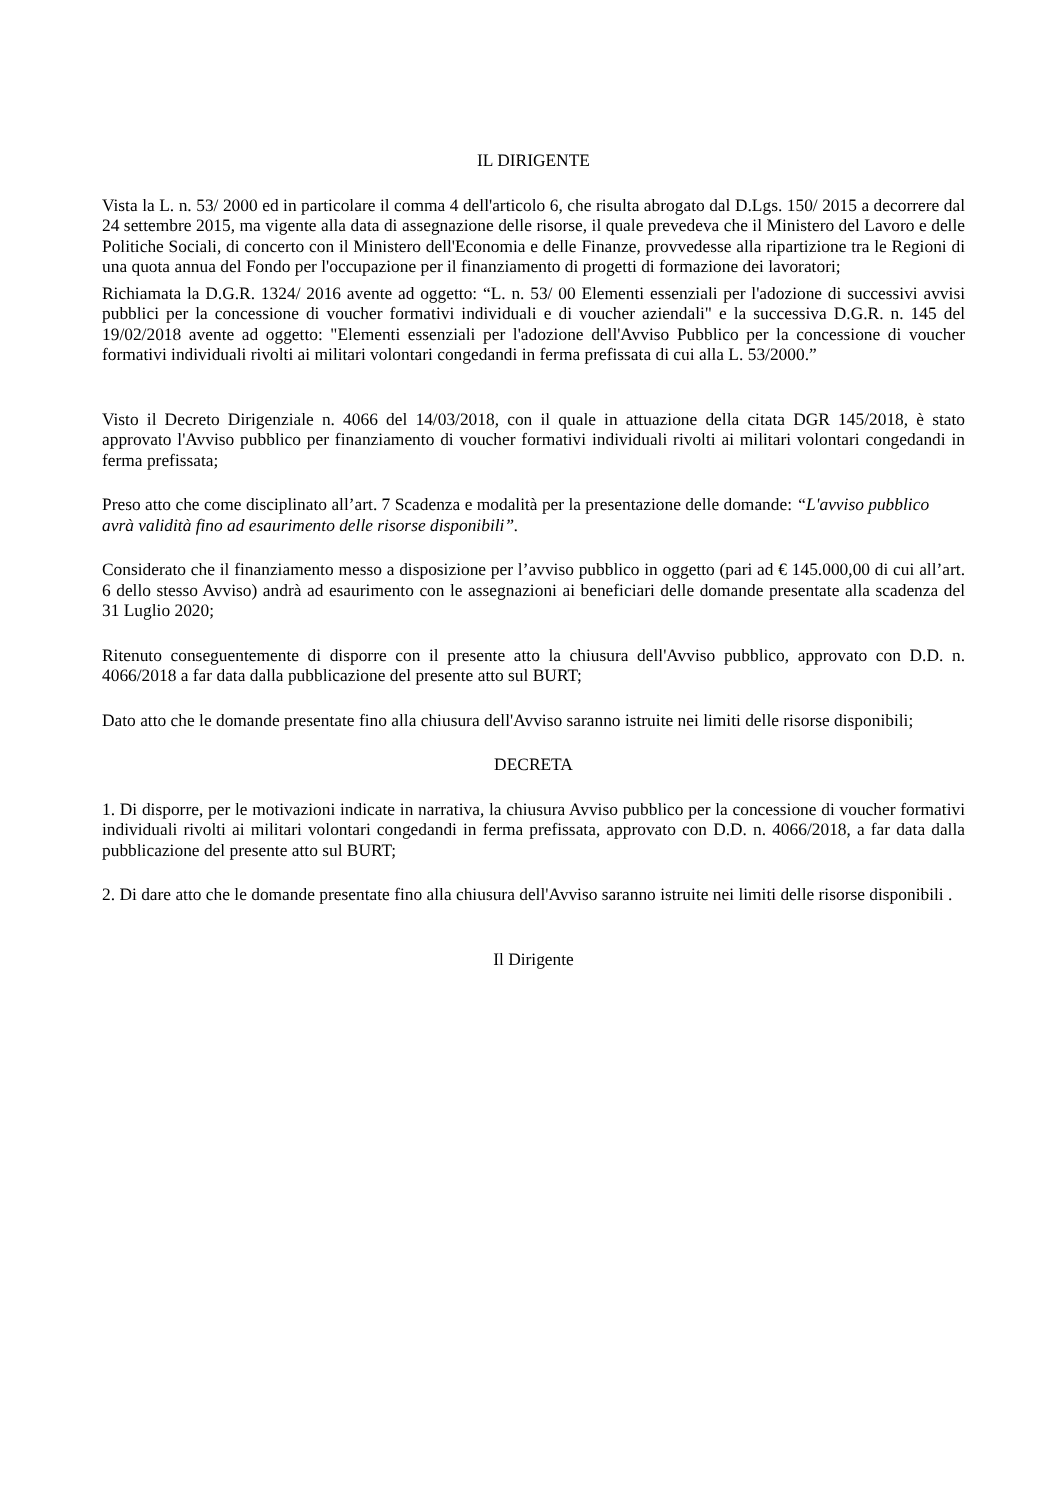IL DIRIGENTE
Vista la L. n. 53/ 2000 ed in particolare il comma 4 dell'articolo 6, che risulta abrogato dal D.Lgs. 150/ 2015 a decorrere dal 24 settembre 2015, ma vigente alla data di assegnazione delle risorse, il quale prevedeva che il Ministero del Lavoro e delle Politiche Sociali, di concerto con il Ministero dell'Economia e delle Finanze, provvedesse alla ripartizione tra le Regioni di una quota annua del Fondo per l'occupazione per il finanziamento di progetti di formazione dei lavoratori;
Richiamata la D.G.R. 1324/ 2016 avente ad oggetto: “L. n. 53/ 00 Elementi essenziali per l'adozione di successivi avvisi pubblici per la concessione di voucher formativi individuali e di voucher aziendali" e la successiva D.G.R. n. 145 del 19/02/2018 avente ad oggetto: "Elementi essenziali per l'adozione dell'Avviso Pubblico per la concessione di voucher formativi individuali rivolti ai militari volontari congedandi in ferma prefissata di cui alla L. 53/2000.”
Visto il Decreto Dirigenziale n. 4066 del 14/03/2018, con il quale in attuazione della citata DGR 145/2018, è stato approvato l'Avviso pubblico per finanziamento di voucher formativi individuali rivolti ai militari volontari congedandi in ferma prefissata;
Preso atto che come disciplinato all’art. 7 Scadenza e modalità per la presentazione delle domande: “L'avviso pubblico avrà validità fino ad esaurimento delle risorse disponibili”.
Considerato che il finanziamento messo a disposizione per l’avviso pubblico in oggetto (pari ad € 145.000,00 di cui all’art. 6 dello stesso Avviso) andrà ad esaurimento con le assegnazioni ai beneficiari delle domande presentate alla scadenza del 31 Luglio 2020;
Ritenuto conseguentemente di disporre con il presente atto la chiusura dell'Avviso pubblico, approvato con D.D. n. 4066/2018 a far data dalla pubblicazione del presente atto sul BURT;
Dato atto che le domande presentate fino alla chiusura dell'Avviso saranno istruite nei limiti delle risorse disponibili;
DECRETA
1. Di disporre, per le motivazioni indicate in narrativa, la chiusura Avviso pubblico per la concessione di voucher formativi individuali rivolti ai militari volontari congedandi in ferma prefissata, approvato con D.D. n. 4066/2018, a far data dalla pubblicazione del presente atto sul BURT;
2. Di dare atto che le domande presentate fino alla chiusura dell'Avviso saranno istruite nei limiti delle risorse disponibili .
Il Dirigente